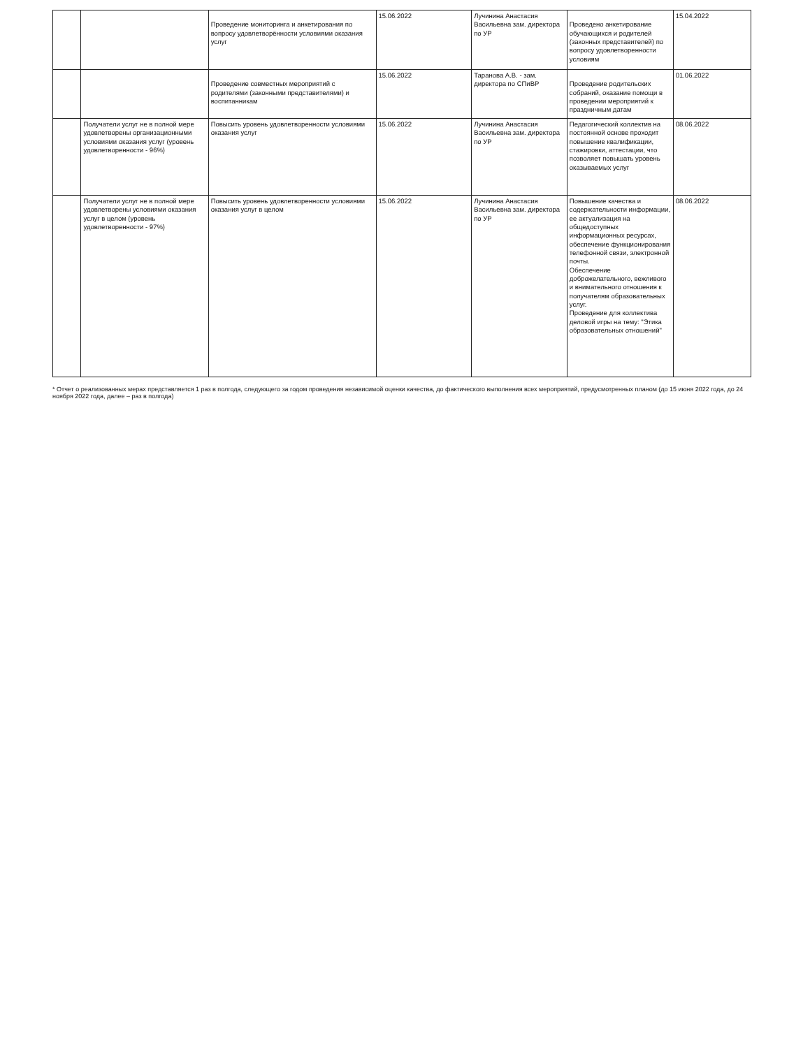| | | Проведение мониторинга и анкетирования по вопросу удовлетворённости условиями оказания услуг | 15.06.2022 | Лучинина Анастасия Васильевна зам. директора по УР | Проведено анкетирование обучающихся и родителей (законных представителей) по вопросу удовлетворенности условиям | 15.04.2022 |
| | | Проведение совместных мероприятий с родителями (законными представителями) и воспитанникам | 15.06.2022 | Таранова А.В. - зам. директора по СПиВР | Проведение родительских собраний, оказание помощи в проведении мероприятий к праздничным датам | 01.06.2022 |
| | Получатели услуг не в полной мере удовлетворены организационными условиями оказания услуг (уровень удовлетворенности - 96%) | Повысить уровень удовлетворенности условиями оказания услуг | 15.06.2022 | Лучинина Анастасия Васильевна зам. директора по УР | Педагогический коллектив на постоянной основе проходит повышение квалификации, стажировки, аттестации, что позволяет повышать уровень оказываемых услуг | 08.06.2022 |
| | Получатели услуг не в полной мере удовлетворены условиями оказания услуг в целом (уровень удовлетворенности - 97%) | Повысить уровень удовлетворенности условиями оказания услуг в целом | 15.06.2022 | Лучинина Анастасия Васильевна зам. директора по УР | Повышение качества и содержательности информации, ее актуализация на общедоступных информационных ресурсах, обеспечение функционирования телефонной связи, электронной почты. Обеспечение доброжелательного, вежливого и внимательного отношения к получателям образовательных услуг. Проведение для коллектива деловой игры на тему: "Этика образовательных отношений" | 08.06.2022 |
* Отчет о реализованных мерах представляется 1 раз в полгода, следующего за годом проведения независимой оценки качества, до фактического выполнения всех мероприятий, предусмотренных планом (до 15 июня 2022 года, до 24 ноября 2022 года, далее – раз в полгода)